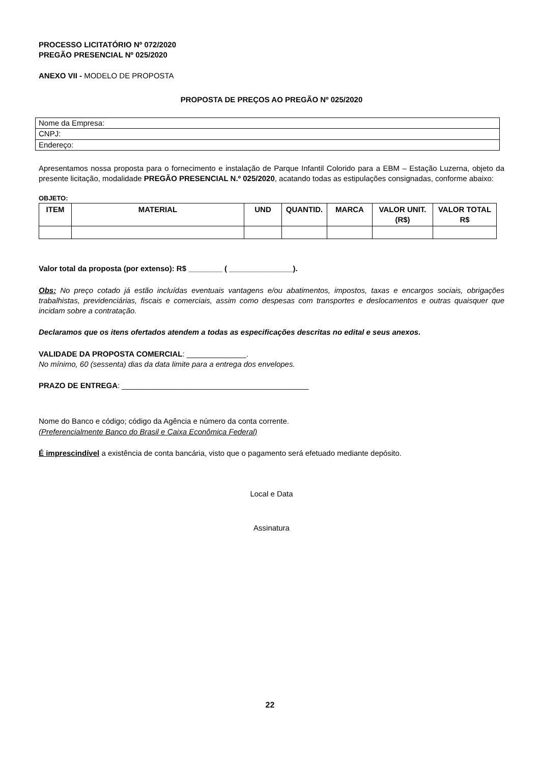PROCESSO LICITATÓRIO Nº 072/2020
PREGÃO PRESENCIAL Nº 025/2020
ANEXO VII - MODELO DE PROPOSTA
PROPOSTA DE PREÇOS AO PREGÃO Nº 025/2020
| Nome da Empresa: |
| CNPJ: |
| Endereço: |
Apresentamos nossa proposta para o fornecimento e instalação de Parque Infantil Colorido para a EBM – Estação Luzerna, objeto da presente licitação, modalidade PREGÃO PRESENCIAL N.º 025/2020, acatando todas as estipulações consignadas, conforme abaixo:
OBJETO:
| ITEM | MATERIAL | UND | QUANTID. | MARCA | VALOR UNIT. (R$) | VALOR TOTAL R$ |
| --- | --- | --- | --- | --- | --- | --- |
Valor total da proposta (por extenso): R$ ________ ( _______________).
Obs: No preço cotado já estão incluídas eventuais vantagens e/ou abatimentos, impostos, taxas e encargos sociais, obrigações trabalhistas, previdenciárias, fiscais e comerciais, assim como despesas com transportes e deslocamentos e outras quaisquer que incidam sobre a contratação.
Declaramos que os itens ofertados atendem a todas as especificações descritas no edital e seus anexos.
VALIDADE DA PROPOSTA COMERCIAL: ______________.
No mínimo, 60 (sessenta) dias da data limite para a entrega dos envelopes.
PRAZO DE ENTREGA: ____________________________________________
Nome do Banco e código; código da Agência e número da conta corrente.
(Preferencialmente Banco do Brasil e Caixa Econômica Federal)
É imprescindível a existência de conta bancária, visto que o pagamento será efetuado mediante depósito.
Local e Data
Assinatura
22